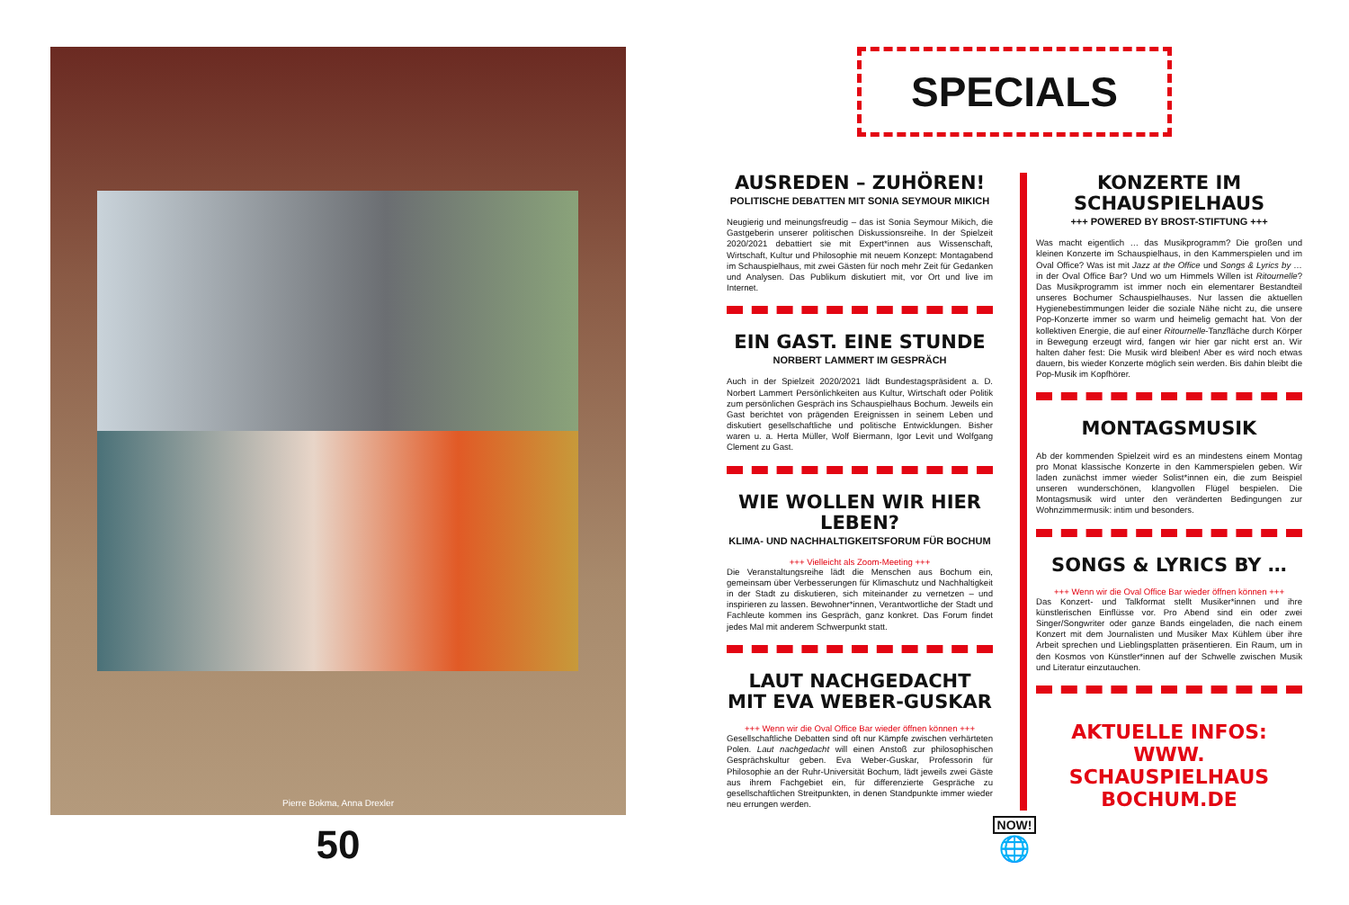Pierre Bokma, Anna Drexler
50
SPECIALS
AUSREDEN – ZUHÖREN!
POLITISCHE DEBATTEN MIT SONIA SEYMOUR MIKICH
Neugierig und meinungsfreudig – das ist Sonia Seymour Mikich, die Gastgeberin unserer politischen Diskussionsreihe. In der Spielzeit 2020/2021 debattiert sie mit Expert*innen aus Wissenschaft, Wirtschaft, Kultur und Philosophie mit neuem Konzept: Montagabend im Schauspielhaus, mit zwei Gästen für noch mehr Zeit für Gedanken und Analysen. Das Publikum diskutiert mit, vor Ort und live im Internet.
EIN GAST. EINE STUNDE
NORBERT LAMMERT IM GESPRÄCH
Auch in der Spielzeit 2020/2021 lädt Bundestagspräsident a. D. Norbert Lammert Persönlichkeiten aus Kultur, Wirtschaft oder Politik zum persönlichen Gespräch ins Schauspielhaus Bochum. Jeweils ein Gast berichtet von prägenden Ereignissen in seinem Leben und diskutiert gesellschaftliche und politische Entwicklungen. Bisher waren u. a. Herta Müller, Wolf Biermann, Igor Levit und Wolfgang Clement zu Gast.
WIE WOLLEN WIR HIER LEBEN?
KLIMA- UND NACHHALTIGKEITSFORUM FÜR BOCHUM
+++ Vielleicht als Zoom-Meeting +++
Die Veranstaltungsreihe lädt die Menschen aus Bochum ein, gemeinsam über Verbesserungen für Klimaschutz und Nachhaltigkeit in der Stadt zu diskutieren, sich miteinander zu vernetzen – und inspirieren zu lassen. Bewohner*innen, Verantwortliche der Stadt und Fachleute kommen ins Gespräch, ganz konkret. Das Forum findet jedes Mal mit anderem Schwerpunkt statt.
LAUT NACHGEDACHT MIT EVA WEBER-GUSKAR
+++ Wenn wir die Oval Office Bar wieder öffnen können +++
Gesellschaftliche Debatten sind oft nur Kämpfe zwischen verhärteten Polen. Laut nachgedacht will einen Anstoß zur philosophischen Gesprächskultur geben. Eva Weber-Guskar, Professorin für Philosophie an der Ruhr-Universität Bochum, lädt jeweils zwei Gäste aus ihrem Fachgebiet ein, für differenzierte Gespräche zu gesellschaftlichen Streitpunkten, in denen Standpunkte immer wieder neu errungen werden.
KONZERTE IM SCHAUSPIELHAUS
+++ POWERED BY BROST-STIFTUNG +++
Was macht eigentlich … das Musikprogramm? Die großen und kleinen Konzerte im Schauspielhaus, in den Kammerspielen und im Oval Office? Was ist mit Jazz at the Office und Songs & Lyrics by … in der Oval Office Bar? Und wo um Himmels Willen ist Ritournelle? Das Musikprogramm ist immer noch ein elementarer Bestandteil unseres Bochumer Schauspielhauses. Nur lassen die aktuellen Hygienebestimmungen leider die soziale Nähe nicht zu, die unsere Pop-Konzerte immer so warm und heimelig gemacht hat. Von der kollektiven Energie, die auf einer Ritournelle-Tanzfläche durch Körper in Bewegung erzeugt wird, fangen wir hier gar nicht erst an. Wir halten daher fest: Die Musik wird bleiben! Aber es wird noch etwas dauern, bis wieder Konzerte möglich sein werden. Bis dahin bleibt die Pop-Musik im Kopfhörer.
MONTAGSMUSIK
Ab der kommenden Spielzeit wird es an mindestens einem Montag pro Monat klassische Konzerte in den Kammerspielen geben. Wir laden zunächst immer wieder Solist*innen ein, die zum Beispiel unseren wunderschönen, klangvollen Flügel bespielen. Die Montagsmusik wird unter den veränderten Bedingungen zur Wohnzimmermusik: intim und besonders.
SONGS & LYRICS BY …
+++ Wenn wir die Oval Office Bar wieder öffnen können +++
Das Konzert- und Talkformat stellt Musiker*innen und ihre künstlerischen Einflüsse vor. Pro Abend sind ein oder zwei Singer/Songwriter oder ganze Bands eingeladen, die nach einem Konzert mit dem Journalisten und Musiker Max Kühlem über ihre Arbeit sprechen und Lieblingsplatten präsentieren. Ein Raum, um in den Kosmos von Künstler*innen auf der Schwelle zwischen Musik und Literatur einzutauchen.
AKTUELLE INFOS: WWW. SCHAUSPIELHAUS BOCHUM.DE
NOW!
🌐